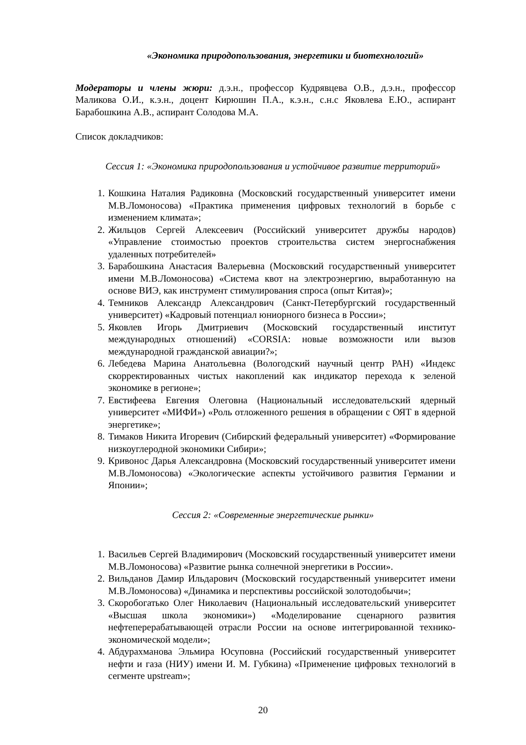«Экономика природопользования, энергетики и биотехнологий»
Модераторы и члены жюри: д.э.н., профессор Кудрявцева О.В., д.э.н., профессор Маликова О.И., к.э.н., доцент Кирюшин П.А., к.э.н., с.н.с Яковлева Е.Ю., аспирант Барабошкина А.В., аспирант Солодова М.А.
Список докладчиков:
Сессия 1: «Экономика природопользования и устойчивое развитие территорий»
1. Кошкина Наталия Радиковна (Московский государственный университет имени М.В.Ломоносова) «Практика применения цифровых технологий в борьбе с изменением климата»;
2. Жильцов Сергей Алексеевич (Российский университет дружбы народов) «Управление стоимостью проектов строительства систем энергоснабжения удаленных потребителей»
3. Барабошкина Анастасия Валерьевна (Московский государственный университет имени М.В.Ломоносова) «Система квот на электроэнергию, выработанную на основе ВИЭ, как инструмент стимулирования спроса (опыт Китая)»;
4. Темников Александр Александрович (Санкт-Петербургский государственный университет) «Кадровый потенциал юниорного бизнеса в России»;
5. Яковлев Игорь Дмитриевич (Московский государственный институт международных отношений) «CORSIA: новые возможности или вызов международной гражданской авиации?»;
6. Лебедева Марина Анатольевна (Вологодский научный центр РАН) «Индекс скорректированных чистых накоплений как индикатор перехода к зеленой экономике в регионе»;
7. Евстифеева Евгения Олеговна (Национальный исследовательский ядерный университет «МИФИ») «Роль отложенного решения в обращении с ОЯТ в ядерной энергетике»;
8. Тимаков Никита Игоревич (Сибирский федеральный университет) «Формирование низкоуглеродной экономики Сибири»;
9. Кривонос Дарья Александровна (Московский государственный университет имени М.В.Ломоносова) «Экологические аспекты устойчивого развития Германии и Японии»;
Сессия 2: «Современные энергетические рынки»
1. Васильев Сергей Владимирович (Московский государственный университет имени М.В.Ломоносова) «Развитие рынка солнечной энергетики в России».
2. Вильданов Дамир Ильдарович (Московский государственный университет имени М.В.Ломоносова) «Динамика и перспективы российской золотодобычи»;
3. Скоробогатько Олег Николаевич (Национальный исследовательский университет «Высшая школа экономики») «Моделирование сценарного развития нефтеперерабатывающей отрасли России на основе интегрированной технико-экономической модели»;
4. Абдурахманова Эльмира Юсуповна (Российский государственный университет нефти и газа (НИУ) имени И. М. Губкина) «Применение цифровых технологий в сегменте upstream»;
20